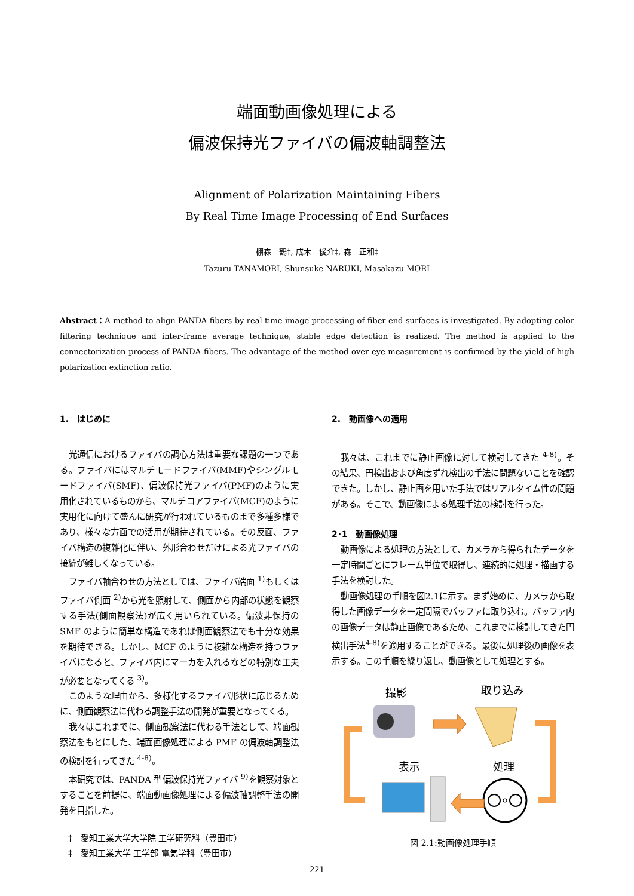端面動画像処理による
偏波保持光ファイバの偏波軸調整法
Alignment of Polarization Maintaining Fibers
By Real Time Image Processing of End Surfaces
棚森　鶴†, 成木　俊介‡, 森　正和‡
Tazuru TANAMORI, Shunsuke NARUKI, Masakazu MORI
Abstract：A method to align PANDA fibers by real time image processing of fiber end surfaces is investigated. By adopting color filtering technique and inter-frame average technique, stable edge detection is realized. The method is applied to the connectorization process of PANDA fibers. The advantage of the method over eye measurement is confirmed by the yield of high polarization extinction ratio.
1.　はじめに
光通信におけるファイバの調心方法は重要な課題の一つである。ファイバにはマルチモードファイバ(MMF)やシングルモードファイバ(SMF)、偏波保持光ファイバ(PMF)のように実用化されているものから、マルチコアファイバ(MCF)のように実用化に向けて盛んに研究が行われているものまで多種多様であり、様々な方面での活用が期待されている。その反面、ファイバ構造の複雑化に伴い、外形合わせだけによる光ファイバの接続が難しくなっている。
ファイバ軸合わせの方法としては、ファイバ端面 <sup>1)</sup>もしくはファイバ側面 <sup>2)</sup>から光を照射して、側面から内部の状態を観察する手法(側面観察法)が広く用いられている。偏波非保持の SMF のように簡単な構造であれば側面観察法でも十分な効果を期待できる。しかし、MCF のように複雑な構造を持つファイバになると、ファイバ内にマーカを入れるなどの特別な工夫が必要となってくる <sup>3)</sup>。
このような理由から、多様化するファイバ形状に応じるために、側面観察法に代わる調整手法の開発が重要となってくる。
我々はこれまでに、側面観察法に代わる手法として、端面観察法をもとにした、端面画像処理による PMF の偏波軸調整法の検討を行ってきた <sup>4-8)</sup>。
本研究では、PANDA 型偏波保持光ファイバ <sup>9)</sup>を観察対象とすることを前提に、端面動画像処理による偏波軸調整手法の開発を目指した。
　†　愛知工業大学大学院 工学研究科（豊田市）
　‡　愛知工業大学 工学部 電気学科（豊田市）
2.　動画像への適用
我々は、これまでに静止画像に対して検討してきた <sup>4-8)</sup>。その結果、円検出および角度ずれ検出の手法に問題ないことを確認できた。しかし、静止画を用いた手法ではリアルタイム性の問題がある。そこで、動画像による処理手法の検討を行った。
2･1　動画像処理
動画像による処理の方法として、カメラから得られたデータを一定時間ごとにフレーム単位で取得し、連続的に処理・描画する手法を検討した。
動画像処理の手順を図2.1に示す。まず始めに、カメラから取得した画像データを一定間隔でバッファに取り込む。バッファ内の画像データは静止画像であるため、これまでに検討してきた円検出手法<sup>4-8)</sup>を適用することができる。最後に処理後の画像を表示する。この手順を繰り返し、動画像として処理とする。
撮影
取り込み
表示
処理
図 2.1:動画像処理手順
221